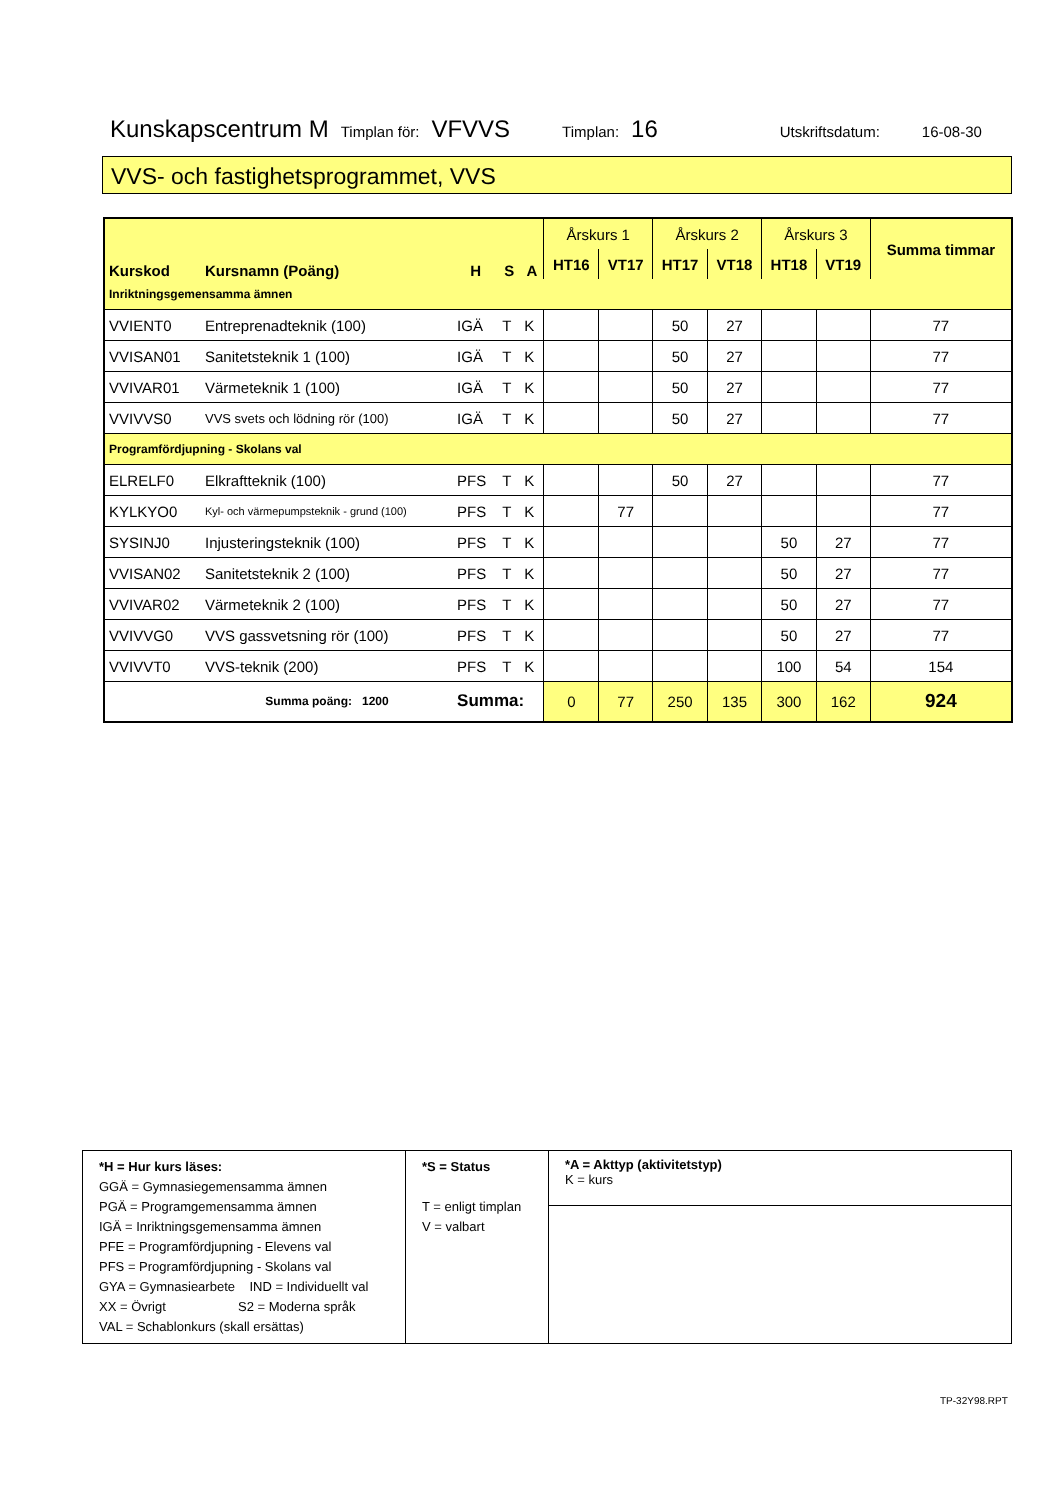Kunskapscentrum M Timplan för: VFVVS Timplan: 16 Utskriftsdatum: 16-08-30
VVS- och fastighetsprogrammet, VVS
| Kurskod | Kursnamn (Poäng) | H | S | A | Årskurs 1 | | Årskurs 2 | | Årskurs 3 | | Summa timmar |
| --- | --- | --- | --- | --- | --- | --- | --- | --- | --- | --- | --- |
| | | | | | HT16 | VT17 | HT17 | VT18 | HT18 | VT19 | |
| Inriktningsgemensamma ämnen | | | | | | | | | | | |
| VVIENT0 | Entreprenadteknik (100) | IGÄ | T | K | | | 50 | 27 | | | 77 |
| VVISAN01 | Sanitetsteknik 1 (100) | IGÄ | T | K | | | 50 | 27 | | | 77 |
| VVIVAR01 | Värmeteknik 1 (100) | IGÄ | T | K | | | 50 | 27 | | | 77 |
| VVIVVS0 | VVS svets och lödning rör (100) | IGÄ | T | K | | | 50 | 27 | | | 77 |
| Programfördjupning - Skolans val | | | | | | | | | | | |
| ELRELF0 | Elkraftteknik (100) | PFS | T | K | | | 50 | 27 | | | 77 |
| KYLKYO0 | Kyl- och värmepumpsteknik - grund (100) | PFS | T | K | | 77 | | | | | 77 |
| SYSINJ0 | Injusteringsteknik (100) | PFS | T | K | | | | | 50 | 27 | 77 |
| VVISAN02 | Sanitetsteknik 2 (100) | PFS | T | K | | | | | 50 | 27 | 77 |
| VVIVAR02 | Värmeteknik 2 (100) | PFS | T | K | | | | | 50 | 27 | 77 |
| VVIVVG0 | VVS gassvetsning rör (100) | PFS | T | K | | | | | 50 | 27 | 77 |
| VVIVVT0 | VVS-teknik (200) | PFS | T | K | | | | | 100 | 54 | 154 |
| | Summa poäng: 1200 | Summa: | | | 0 | 77 | 250 | 135 | 300 | 162 | 924 |
| *H = Hur kurs läses: GGÄ = Gymnasiegemensamma ämnen PGÄ = Programgemensamma ämnen IGÄ = Inriktningsgemensamma ämnen PFE = Programfördjupning - Elevens val PFS = Programfördjupning - Skolans val GYA = Gymnasiearbete IND = Individuellt val XX = Övrigt S2 = Moderna språk VAL = Schablonkurs (skall ersättas) | *S = Status T = enligt timplan V = valbart | *A = Akttyp (aktivitetstyp) K = kurs |
TP-32Y98.RPT